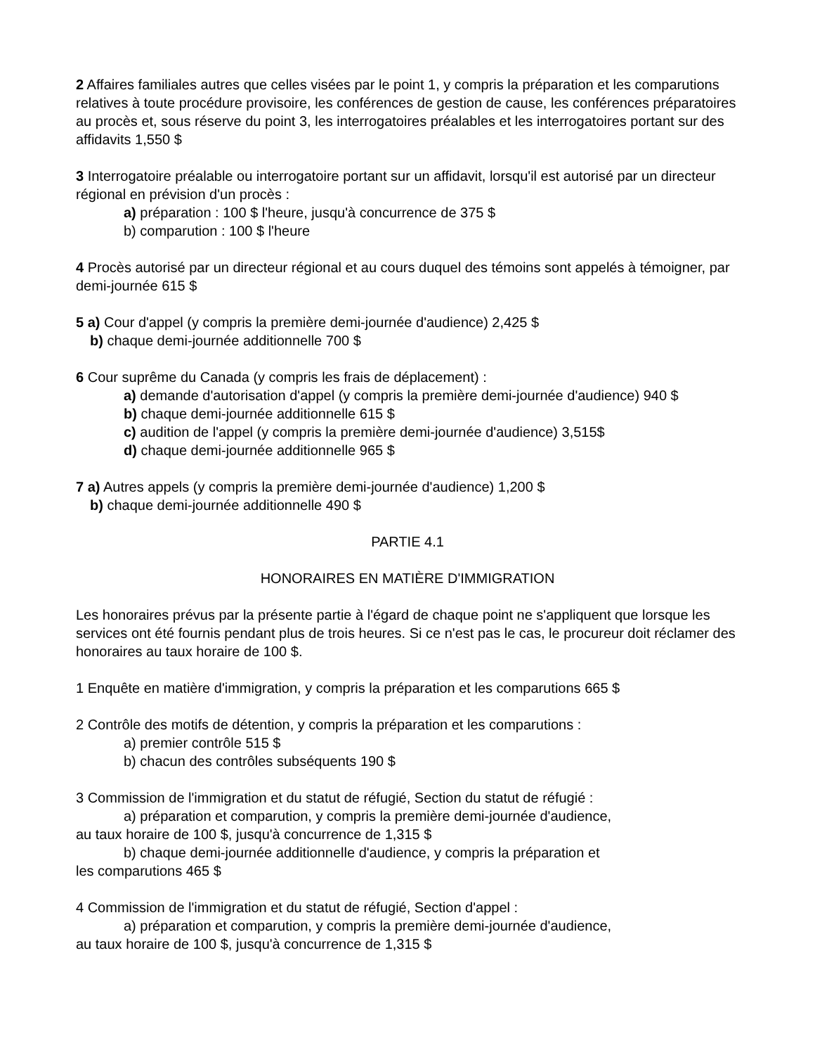2 Affaires familiales autres que celles visées par le point 1, y compris la préparation et les comparutions relatives à toute procédure provisoire, les conférences de gestion de cause, les conférences préparatoires au procès et, sous réserve du point 3, les interrogatoires préalables et les interrogatoires portant sur des affidavits 1,550 $
3 Interrogatoire préalable ou interrogatoire portant sur un affidavit, lorsqu'il est autorisé par un directeur régional en prévision d'un procès :
a) préparation : 100 $ l'heure, jusqu'à concurrence de 375 $
b) comparution : 100 $ l'heure
4 Procès autorisé par un directeur régional et au cours duquel des témoins sont appelés à témoigner, par demi-journée 615 $
5 a) Cour d'appel (y compris la première demi-journée d'audience) 2,425 $
b) chaque demi-journée additionnelle 700 $
6 Cour suprême du Canada (y compris les frais de déplacement) :
a) demande d'autorisation d'appel (y compris la première demi-journée d'audience) 940 $
b) chaque demi-journée additionnelle 615 $
c) audition de l'appel (y compris la première demi-journée d'audience) 3,515$
d) chaque demi-journée additionnelle 965 $
7 a) Autres appels (y compris la première demi-journée d'audience) 1,200 $
b) chaque demi-journée additionnelle 490 $
PARTIE 4.1
HONORAIRES EN MATIÈRE D'IMMIGRATION
Les honoraires prévus par la présente partie à l'égard de chaque point ne s'appliquent que lorsque les services ont été fournis pendant plus de trois heures. Si ce n'est pas le cas, le procureur doit réclamer des honoraires au taux horaire de 100 $.
1 Enquête en matière d'immigration, y compris la préparation et les comparutions 665 $
2 Contrôle des motifs de détention, y compris la préparation et les comparutions :
a) premier contrôle 515 $
b) chacun des contrôles subséquents 190 $
3 Commission de l'immigration et du statut de réfugié, Section du statut de réfugié :
a) préparation et comparution, y compris la première demi-journée d'audience,
au taux horaire de 100 $, jusqu'à concurrence de 1,315 $
b) chaque demi-journée additionnelle d'audience, y compris la préparation et
les comparutions 465 $
4 Commission de l'immigration et du statut de réfugié, Section d'appel :
a) préparation et comparution, y compris la première demi-journée d'audience,
au taux horaire de 100 $, jusqu'à concurrence de 1,315 $